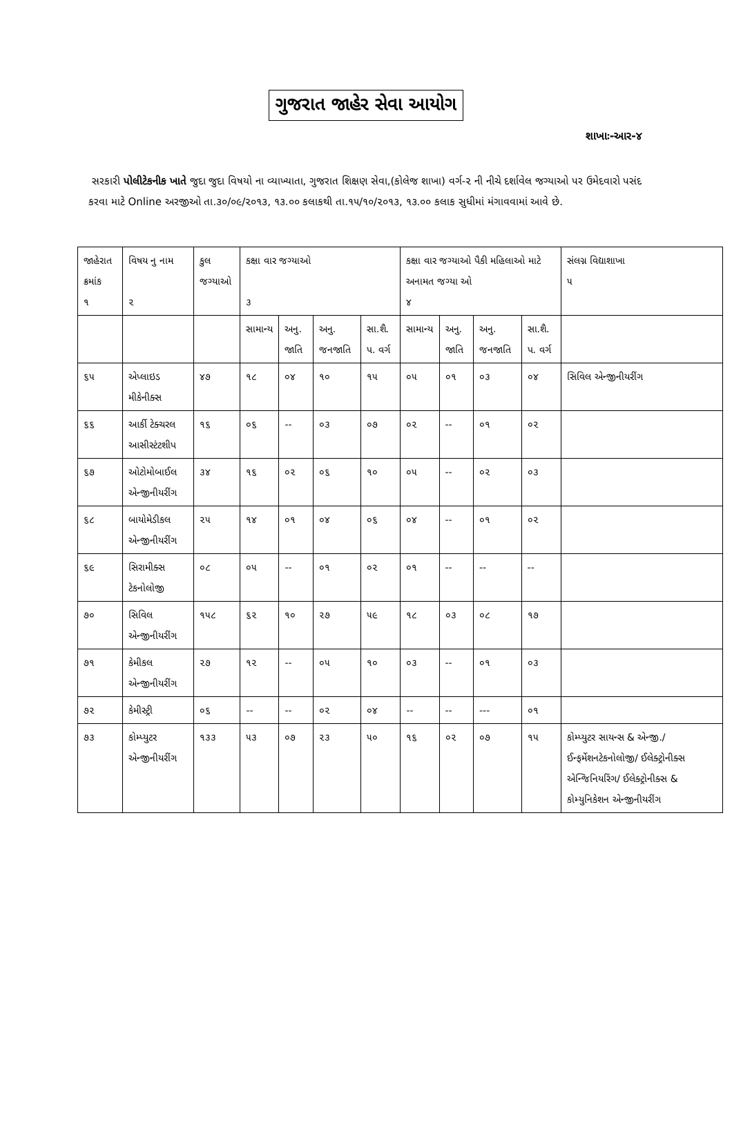ગુજરાત જાહેર સેવા આયોગ
શાખાઃ-આર-૪
સરકારી પોલીટેકનીક ખાતે જુદા જુદા વિષયો ના વ્યાખ્યાતા, ગુજરાત શિક્ષણ સેવા,(કોલેજ શાખા) વર્ગ-૨ ની નીચે દર્શાવેલ જગ્યાઓ પર ઉમેદવારો પસંદ કરવા માટે Online અરજીઓ તા.૩૦/૦૯/૨૦૧૩, ૧૩.૦૦ કલાકથી તા.૧૫/૧૦/૨૦૧૩, ૧૩.૦૦ કલાક સુધીમાં મંગાવવામાં આવે છે.
| જાહેરાત ક્રમાંક ૧ | વિષય નુ નામ ૨ | કુલ જગ્યાઓ | કક્ષા વાર જગ્યાઓ ૩ | | | | કક્ષા વાર જગ્યાઓ પૈકી મહિલાઓ માટે અનામત જગ્યા ઓ ૪ | | | | સંલગ્ન વિદ્યાશાખા ૫ |
| --- | --- | --- | --- | --- | --- | --- | --- | --- | --- | --- | --- |
| | | | સામાન્ય | અનુ. જાતિ | અનુ. જનજાતિ | સા.શૈ. પ. વર્ગ | સામાન્ય | અનુ. જાતિ | અનુ. જનજાતિ | સા.શૈ. પ. વર્ગ | |
| ૬૫ | એપ્લાઇડ મીકેનીક્સ | ૪૭ | ૧૮ | ૦૪ | ૧૦ | ૧૫ | ૦૫ | ૦૧ | ૦૩ | ૦૪ | સિવિલ એન્જીનીયરીંગ |
| ૬૬ | આર્કી ટેક્ચરલ આસીસ્ટંટશીપ | ૧૬ | ૦૬ | -- | ૦૩ | ૦૭ | ૦૨ | -- | ૦૧ | ૦૨ | |
| ૬૭ | ઓટોમોબાઈલ એન્જીનીયરીંગ | ૩૪ | ૧૬ | ૦૨ | ૦૬ | ૧૦ | ૦૫ | -- | ૦૨ | ૦૩ | |
| ૬૮ | બાયોમેડીકલ એન્જીનીયરીંગ | ૨૫ | ૧૪ | ૦૧ | ૦૪ | ૦૬ | ૦૪ | -- | ૦૧ | ૦૨ | |
| ૬૯ | સિરામીક્સ ટેકનોલોજી | ૦૮ | ૦૫ | -- | ૦૧ | ૦૨ | ૦૧ | -- | -- | -- | |
| ૭૦ | સિવિલ એન્જીનીયરીંગ | ૧૫૮ | ૬૨ | ૧૦ | ૨૭ | ૫૯ | ૧૮ | ૦૩ | ૦૮ | ૧૭ | |
| ૭૧ | કેમીકલ એન્જીનીયરીંગ | ૨૭ | ૧૨ | -- | ૦૫ | ૧૦ | ૦૩ | -- | ૦૧ | ૦૩ | |
| ૭૨ | કેમીસ્ટ્રી | ૦૬ | -- | -- | ૦૨ | ૦૪ | -- | -- | --- | ૦૧ | |
| ૭૩ | કોમ્પ્યુટર એન્જીનીયરીંગ | ૧૩૩ | ૫૩ | ૦૭ | ૨૩ | ૫૦ | ૧૬ | ૦૨ | ૦૭ | ૧૫ | કોમ્પ્યુટર સાયન્સ & એન્જી./ ઈન્ફર્મેશનટેકનોલોજી/ ઈલેક્ટ્રોનીક્સ એન્જિનિયરિંગ/ ઈલેક્ટ્રોનીક્સ & કોમ્યુનિકેશન એન્જીનીયરીંગ |